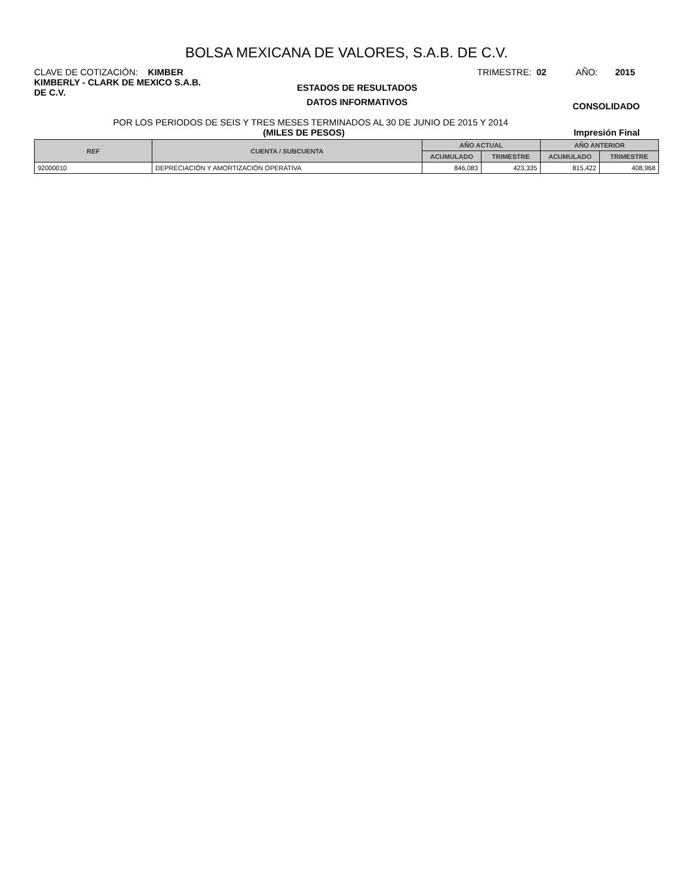BOLSA MEXICANA DE VALORES, S.A.B. DE C.V.
CLAVE DE COTIZACIÓN: KIMBER TRIMESTRE: 02 AÑO: 2015
KIMBERLY - CLARK DE MEXICO S.A.B. DE C.V.
ESTADOS DE RESULTADOS
DATOS INFORMATIVOS
CONSOLIDADO
POR LOS PERIODOS DE SEIS Y TRES MESES TERMINADOS AL 30 DE JUNIO DE 2015 Y 2014
(MILES DE PESOS) Impresión Final
| REF | CUENTA / SUBCUENTA | AÑO ACTUAL | | AÑO ANTERIOR | |
| --- | --- | --- | --- | --- | --- |
| | | ACUMULADO | TRIMESTRE | ACUMULADO | TRIMESTRE |
| 92000010 | DEPRECIACIÓN Y AMORTIZACIÓN OPERATIVA | 846,083 | 423,335 | 815,422 | 408,968 |